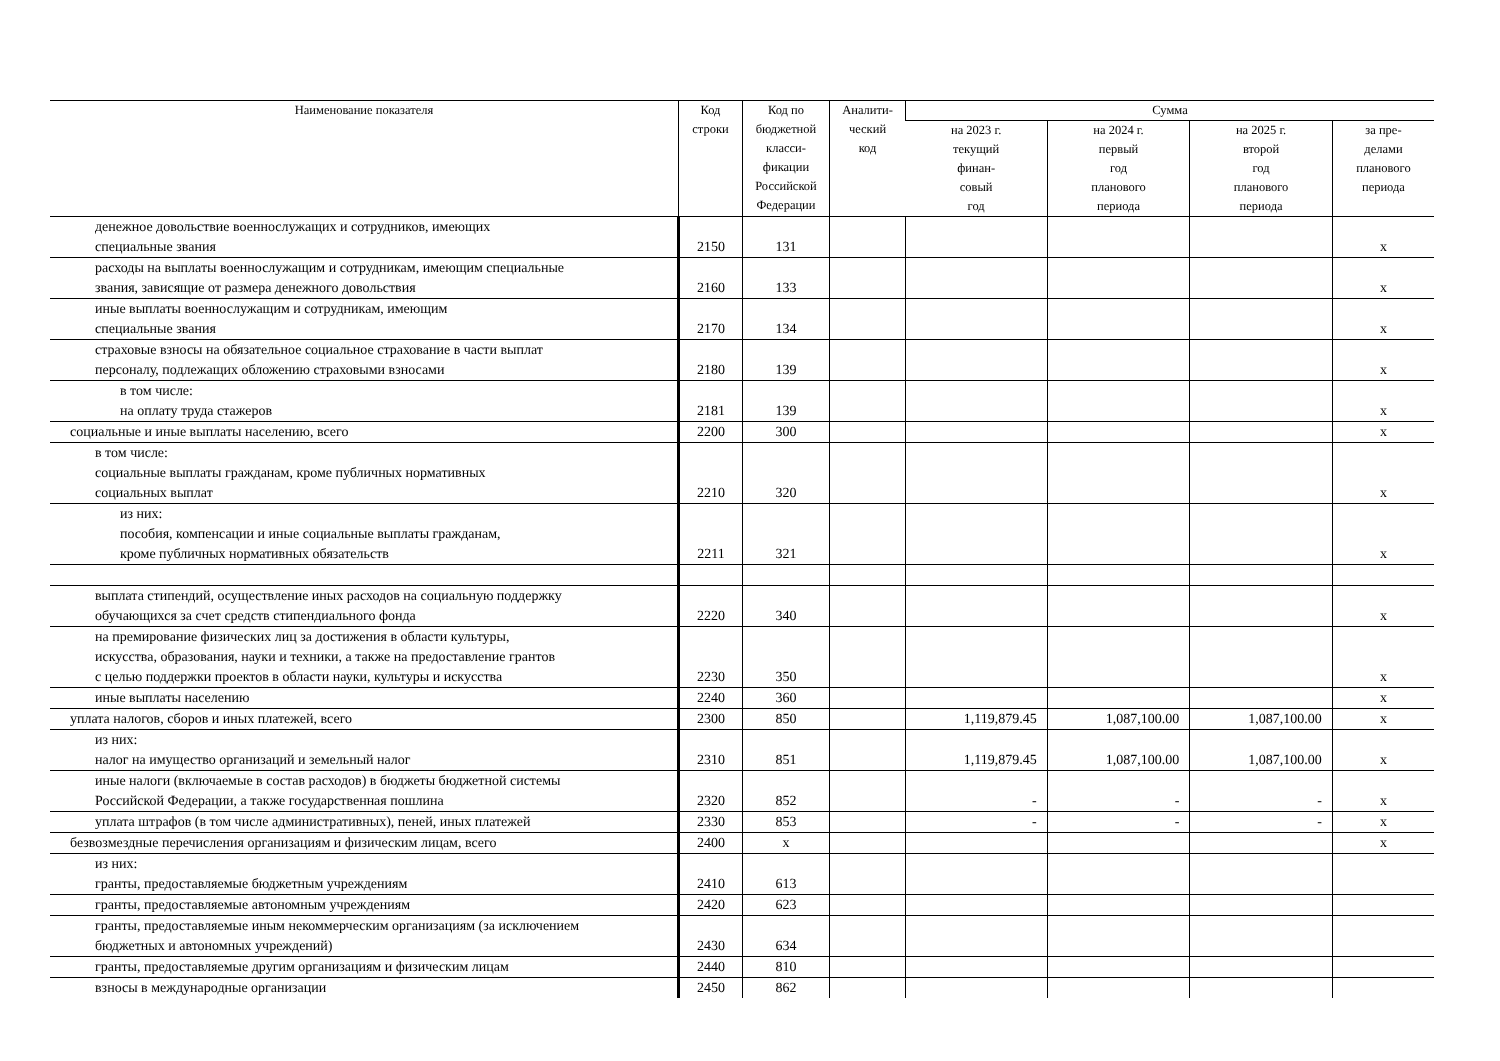| Наименование показателя | Код строки | Код по бюджетной класси- фикации Российской Федерации | Аналити- ческий код | Сумма | | | |
| --- | --- | --- | --- | --- | --- | --- | --- |
| | | | | на 2023 г. текущий финан- совый год | на 2024 г. первый год планового периода | на 2025 г. второй год планового периода | за пре- делами планового периода |
| денежное довольствие военнослужащих и сотрудников, имеющих специальные звания | 2150 | 131 | | | | | x |
| расходы на выплаты военнослужащим и сотрудникам, имеющим специальные звания, зависящие от размера денежного довольствия | 2160 | 133 | | | | | x |
| иные выплаты военнослужащим и сотрудникам, имеющим специальные звания | 2170 | 134 | | | | | x |
| страховые взносы на обязательное социальное страхование в части выплат персоналу, подлежащих обложению страховыми взносами | 2180 | 139 | | | | | x |
| в том числе: на оплату труда стажеров | 2181 | 139 | | | | | x |
| социальные и иные выплаты населению, всего | 2200 | 300 | | | | | x |
| в том числе: социальные выплаты гражданам, кроме публичных нормативных социальных выплат | 2210 | 320 | | | | | x |
| из них: пособия, компенсации и иные социальные выплаты гражданам, кроме публичных нормативных обязательств | 2211 | 321 | | | | | x |
| выплата стипендий, осуществление иных расходов на социальную поддержку обучающихся за счет средств стипендиального фонда | 2220 | 340 | | | | | x |
| на премирование физических лиц за достижения в области культуры, искусства, образования, науки и техники, а также на предоставление грантов с целью поддержки проектов в области науки, культуры и искусства | 2230 | 350 | | | | | x |
| иные выплаты населению | 2240 | 360 | | | | | x |
| уплата налогов, сборов и иных платежей, всего | 2300 | 850 | | 1,119,879.45 | 1,087,100.00 | 1,087,100.00 | x |
| из них: налог на имущество организаций и земельный налог | 2310 | 851 | | 1,119,879.45 | 1,087,100.00 | 1,087,100.00 | x |
| иные налоги (включаемые в состав расходов) в бюджеты бюджетной системы Российской Федерации, а также государственная пошлина | 2320 | 852 | | - | - | - | x |
| уплата штрафов (в том числе административных), пеней, иных платежей | 2330 | 853 | | - | - | - | x |
| безвозмездные перечисления организациям и физическим лицам, всего | 2400 | x | | | | | x |
| из них: гранты, предоставляемые бюджетным учреждениям | 2410 | 613 | | | | | |
| гранты, предоставляемые автономным учреждениям | 2420 | 623 | | | | | |
| гранты, предоставляемые иным некоммерческим организациям (за исключением бюджетных и автономных учреждений) | 2430 | 634 | | | | | |
| гранты, предоставляемые другим организациям и физическим лицам | 2440 | 810 | | | | | |
| взносы в международные организации | 2450 | 862 | | | | | |